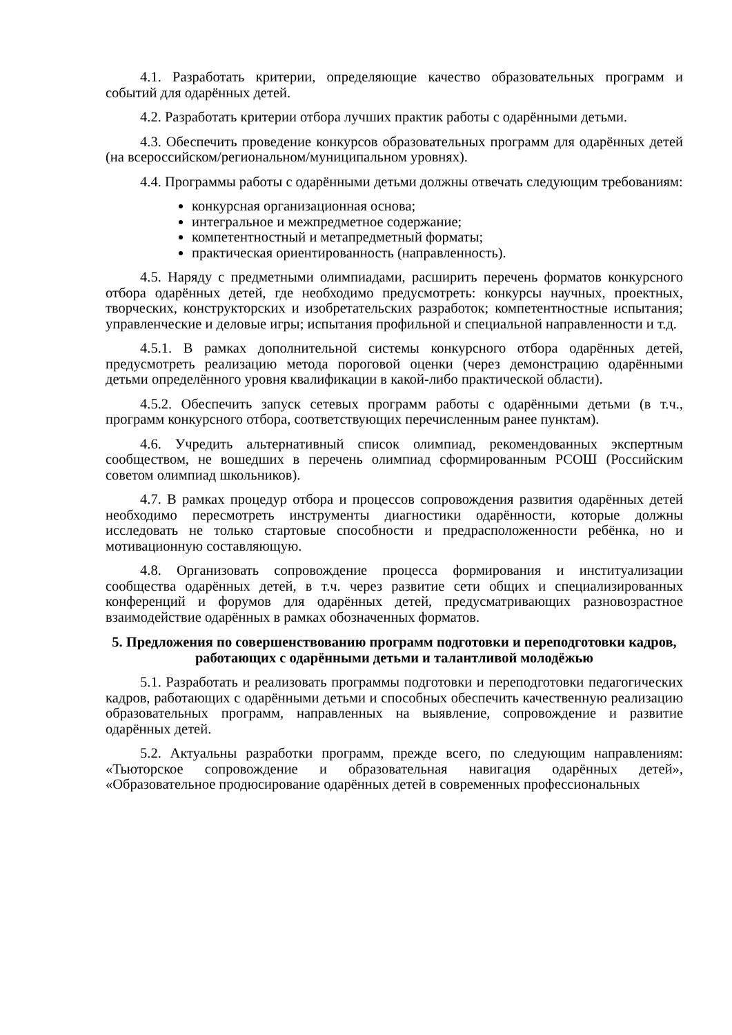4.1. Разработать критерии, определяющие качество образовательных программ и событий для одарённых детей.
4.2. Разработать критерии отбора лучших практик работы с одарёнными детьми.
4.3. Обеспечить проведение конкурсов образовательных программ для одарённых детей (на всероссийском/региональном/муниципальном уровнях).
4.4. Программы работы с одарёнными детьми должны отвечать следующим требованиям:
конкурсная организационная основа;
интегральное и межпредметное содержание;
компетентностный и метапредметный форматы;
практическая ориентированность (направленность).
4.5. Наряду с предметными олимпиадами, расширить перечень форматов конкурсного отбора одарённых детей, где необходимо предусмотреть: конкурсы научных, проектных, творческих, конструкторских и изобретательских разработок; компетентностные испытания; управленческие и деловые игры; испытания профильной и специальной направленности и т.д.
4.5.1. В рамках дополнительной системы конкурсного отбора одарённых детей, предусмотреть реализацию метода пороговой оценки (через демонстрацию одарёнными детьми определённого уровня квалификации в какой-либо практической области).
4.5.2. Обеспечить запуск сетевых программ работы с одарёнными детьми (в т.ч., программ конкурсного отбора, соответствующих перечисленным ранее пунктам).
4.6. Учредить альтернативный список олимпиад, рекомендованных экспертным сообществом, не вошедших в перечень олимпиад сформированным РСОШ (Российским советом олимпиад школьников).
4.7. В рамках процедур отбора и процессов сопровождения развития одарённых детей необходимо пересмотреть инструменты диагностики одарённости, которые должны исследовать не только стартовые способности и предрасположенности ребёнка, но и мотивационную составляющую.
4.8. Организовать сопровождение процесса формирования и институализации сообщества одарённых детей, в т.ч. через развитие сети общих и специализированных конференций и форумов для одарённых детей, предусматривающих разновозрастное взаимодействие одарённых в рамках обозначенных форматов.
5. Предложения по совершенствованию программ подготовки и переподготовки кадров, работающих с одарёнными детьми и талантливой молодёжью
5.1. Разработать и реализовать программы подготовки и переподготовки педагогических кадров, работающих с одарёнными детьми и способных обеспечить качественную реализацию образовательных программ, направленных на выявление, сопровождение и развитие одарённых детей.
5.2. Актуальны разработки программ, прежде всего, по следующим направлениям: «Тьюторское сопровождение и образовательная навигация одарённых детей», «Образовательное продюсирование одарённых детей в современных профессиональных